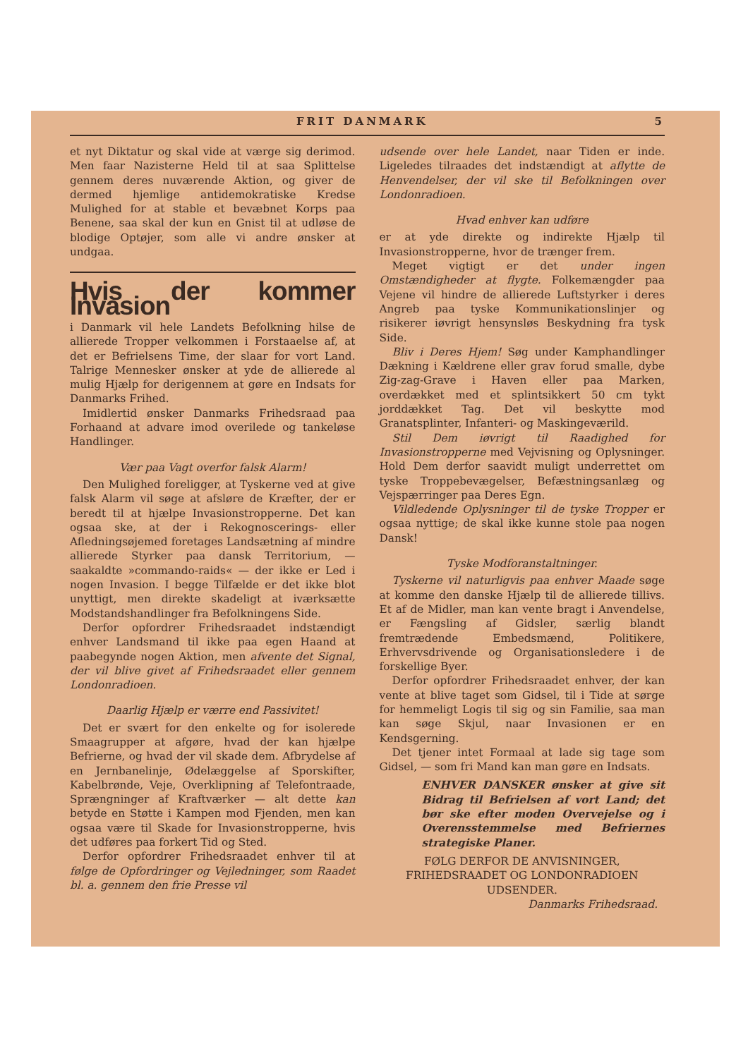FRIT DANMARK 5
et nyt Diktatur og skal vide at værge sig derimod. Men faar Nazisterne Held til at saa Splittelse gennem deres nuværende Aktion, og giver de dermed hjemlige antidemokratiske Kredse Mulighed for at stable et bevæbnet Korps paa Benene, saa skal der kun en Gnist til at udløse de blodige Optøjer, som alle vi andre ønsker at undgaa.
Hvis der kommer Invasion
i Danmark vil hele Landets Befolkning hilse de allierede Tropper velkommen i Forstaaelse af, at det er Befrielsens Time, der slaar for vort Land. Talrige Mennesker ønsker at yde de allierede al mulig Hjælp for derigennem at gøre en Indsats for Danmarks Frihed.
Imidlertid ønsker Danmarks Frihedsraad paa Forhaand at advare imod overilede og tankeløse Handlinger.
Vær paa Vagt overfor falsk Alarm!
Den Mulighed foreligger, at Tyskerne ved at give falsk Alarm vil søge at afsløre de Kræfter, der er beredt til at hjælpe Invasionstropperne. Det kan ogsaa ske, at der i Rekognoscerings- eller Afledningsøjemed foretages Landsætning af mindre allierede Styrker paa dansk Territorium, — saakaldte »commando-raids« — der ikke er Led i nogen Invasion. I begge Tilfælde er det ikke blot unyttigt, men direkte skadeligt at iværksætte Modstandshandlinger fra Befolkningens Side.
Derfor opfordrer Frihedsraadet indstændigt enhver Landsmand til ikke paa egen Haand at paabegynde nogen Aktion, men afvente det Signal, der vil blive givet af Frihedsraadet eller gennem Londonradioen.
Daarlig Hjælp er værre end Passivitet!
Det er svært for den enkelte og for isolerede Smaagrupper at afgøre, hvad der kan hjælpe Befrierne, og hvad der vil skade dem. Afbrydelse af en Jernbanelinje, Ødelæggelse af Sporskifter, Kabelbrønde, Veje, Overklipning af Telefontraade, Sprængninger af Kraftværker — alt dette kan betyde en Støtte i Kampen mod Fjenden, men kan ogsaa være til Skade for Invasionstropperne, hvis det udføres paa forkert Tid og Sted.
Derfor opfordrer Frihedsraadet enhver til at følge de Opfordringer og Vejledninger, som Raadet bl. a. gennem den frie Presse vil
udsende over hele Landet, naar Tiden er inde. Ligeledes tilraades det indstændigt at aflytte de Henvendelser, der vil ske til Befolkningen over Londonradioen.
Hvad enhver kan udføre
er at yde direkte og indirekte Hjælp til Invasionstropperne, hvor de trænger frem.
Meget vigtigt er det under ingen Omstændigheder at flygte. Folkemængder paa Vejene vil hindre de allierede Luftstyrker i deres Angreb paa tyske Kommunikationslinjer og risikerer iøvrigt hensynsløs Beskydning fra tysk Side.
Bliv i Deres Hjem! Søg under Kamphandlinger Dækning i Kældrene eller grav forud smalle, dybe Zig-zag-Grave i Haven eller paa Marken, overdækket med et splintsikkert 50 cm tykt jorddækket Tag. Det vil beskytte mod Granatsplinter, Infanteri- og Maskingeværild.
Stil Dem iøvrigt til Raadighed for Invasionstropperne med Vejvisning og Oplysninger. Hold Dem derfor saavidt muligt underrettet om tyske Troppebevægelser, Befæstningsanlæg og Vejspærringer paa Deres Egn.
Vildledende Oplysninger til de tyske Tropper er ogsaa nyttige; de skal ikke kunne stole paa nogen Dansk!
Tyske Modforanstaltninger.
Tyskerne vil naturligvis paa enhver Maade søge at komme den danske Hjælp til de allierede tillivs. Et af de Midler, man kan vente bragt i Anvendelse, er Fængsling af Gidsler, særlig blandt fremtrædende Embedsmænd, Politikere, Erhvervsdrivende og Organisationsledere i de forskellige Byer.
Derfor opfordrer Frihedsraadet enhver, der kan vente at blive taget som Gidsel, til i Tide at sørge for hemmeligt Logis til sig og sin Familie, saa man kan søge Skjul, naar Invasionen er en Kendsgerning.
Det tjener intet Formaal at lade sig tage som Gidsel, — som fri Mand kan man gøre en Indsats.
ENHVER DANSKER ønsker at give sit Bidrag til Befrielsen af vort Land; det bør ske efter moden Overvejelse og i Overensstemmelse med Befriernes strategiske Planer.
FØLG DERFOR DE ANVISNINGER, FRIHEDSRAADET OG LONDONRADIOEN UDSENDER.
Danmarks Frihedsraad.